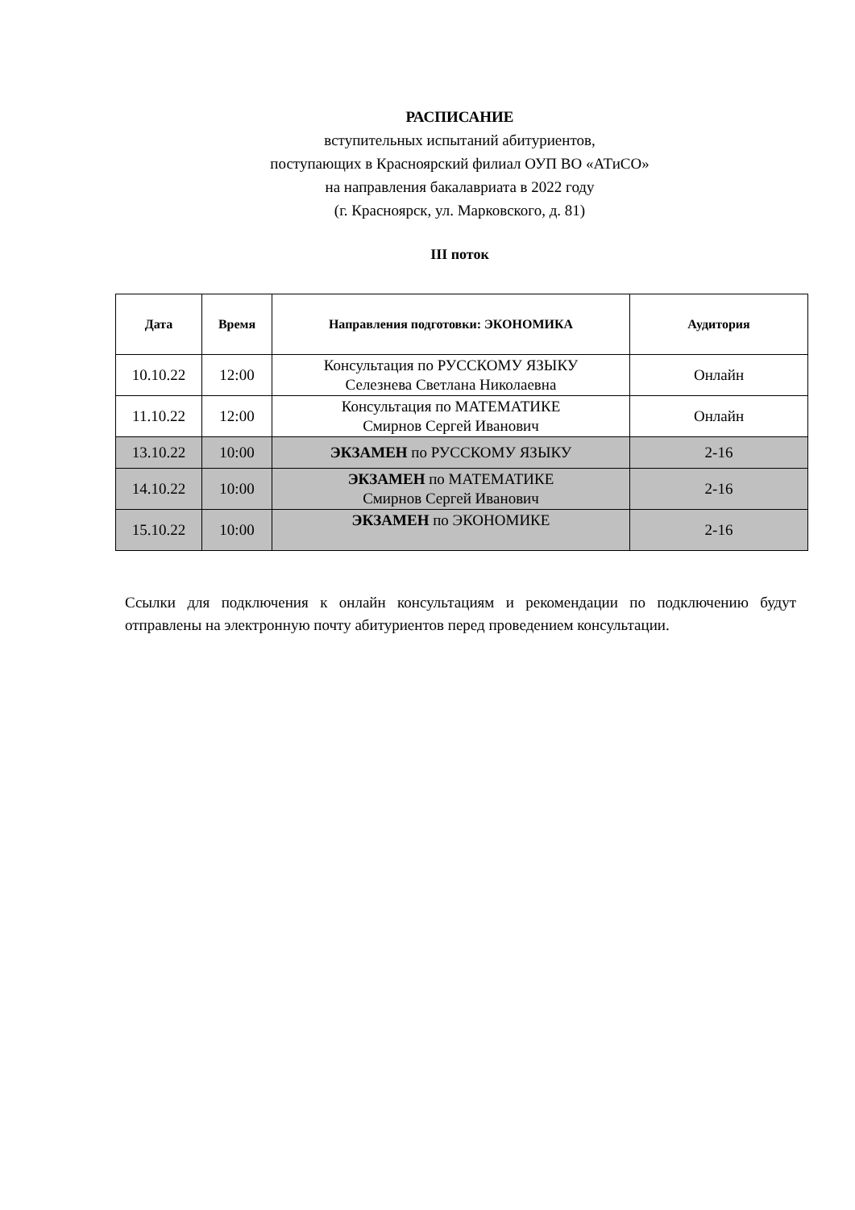РАСПИСАНИЕ
вступительных испытаний абитуриентов,
поступающих в Красноярский филиал ОУП ВО «АТиСО»
на направления бакалавриата в 2022 году
(г. Красноярск, ул. Марковского, д. 81)
III поток
| Дата | Время | Направления подготовки: ЭКОНОМИКА | Аудитория |
| --- | --- | --- | --- |
| 10.10.22 | 12:00 | Консультация по РУССКОМУ ЯЗЫКУ Селезнева Светлана Николаевна | Онлайн |
| 11.10.22 | 12:00 | Консультация по МАТЕМАТИКЕ Смирнов Сергей Иванович | Онлайн |
| 13.10.22 | 10:00 | ЭКЗАМЕН по РУССКОМУ ЯЗЫКУ | 2-16 |
| 14.10.22 | 10:00 | ЭКЗАМЕН по МАТЕМАТИКЕ Смирнов Сергей Иванович | 2-16 |
| 15.10.22 | 10:00 | ЭКЗАМЕН по ЭКОНОМИКЕ | 2-16 |
Ссылки для подключения к онлайн консультациям и рекомендации по подключению будут отправлены на электронную почту абитуриентов перед проведением консультации.